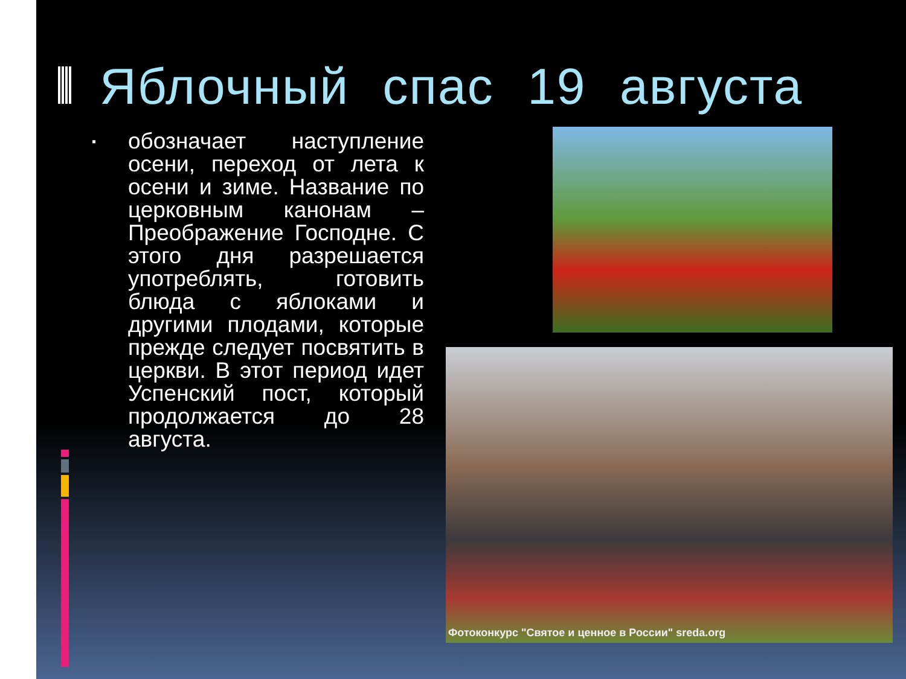Яблочный спас 19 августа
▪
обозначает наступление осени, переход от лета к осени и зиме. Название по церковным канонам – Преображение Господне. С этого дня разрешается употреблять, готовить блюда с яблоками и другими плодами, которые прежде следует посвятить в церкви. В этот период идет Успенский пост, который продолжается до 28 августа.
Фотоконкурс "Святое и ценное в России" sreda.org